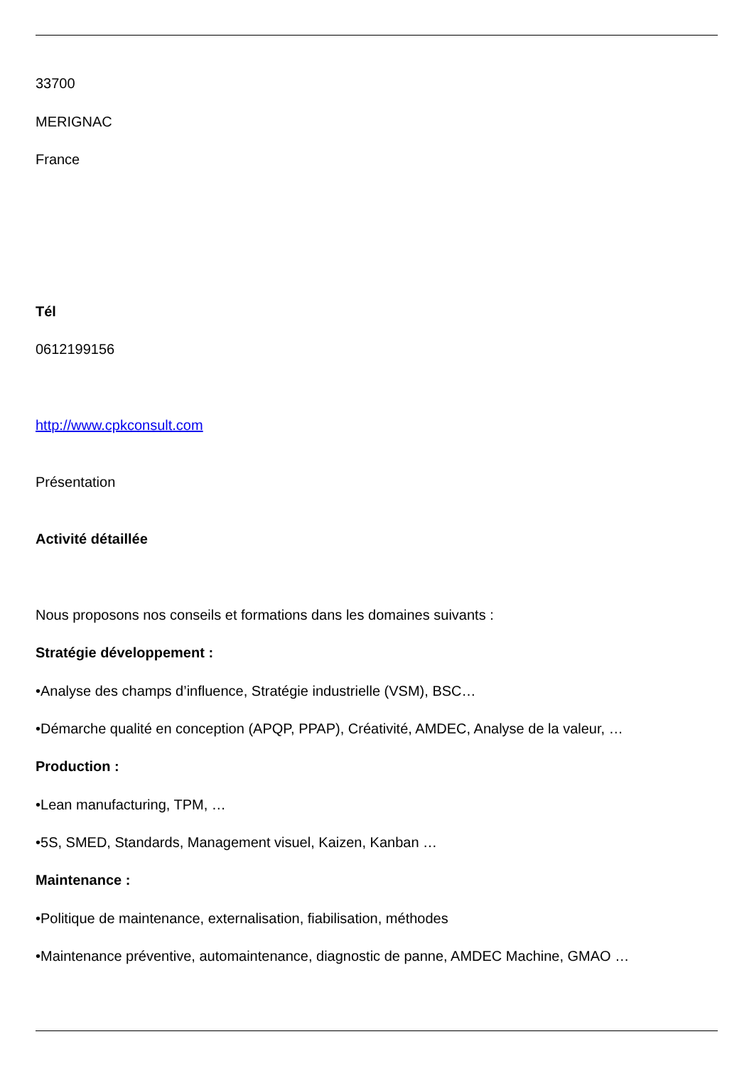33700
MERIGNAC
France
Tél
0612199156
http://www.cpkconsult.com
Présentation
Activité détaillée
Nous proposons nos conseils et formations dans les domaines suivants :
Stratégie développement :
•Analyse des champs d’influence, Stratégie industrielle (VSM), BSC…
•Démarche qualité en conception (APQP, PPAP), Créativité, AMDEC, Analyse de la valeur, …
Production :
•Lean manufacturing, TPM, …
•5S, SMED, Standards, Management visuel, Kaizen, Kanban …
Maintenance :
•Politique de maintenance, externalisation, fiabilisation, méthodes
•Maintenance préventive, automaintenance, diagnostic de panne, AMDEC Machine, GMAO …